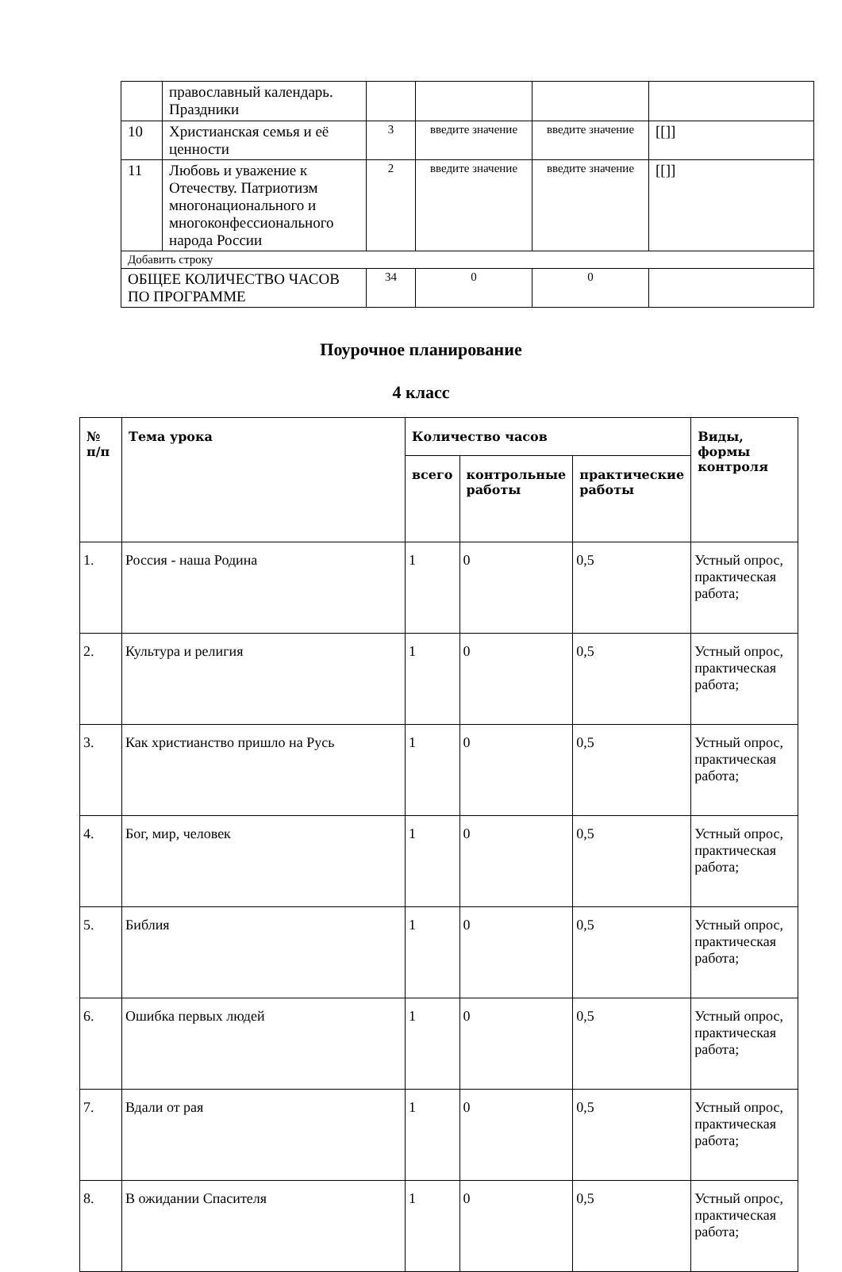| | православный календарь. Праздники | | | | |
| 10 | Христианская семья и её ценности | 3 | введите значение | введите значение | [[]] |
| 11 | Любовь и уважение к Отечеству. Патриотизм многонационального и многоконфессионального народа России | 2 | введите значение | введите значение | [[]] |
| Добавить строку | | | | | |
| ОБЩЕЕ КОЛИЧЕСТВО ЧАСОВ ПО ПРОГРАММЕ | | 34 | 0 | 0 | |
Поурочное планирование
4 класс
| № п/п | Тема урока | Количество часов | | | Виды, формы контроля |
| --- | --- | --- | --- | --- | --- |
| | | всего | контрольные работы | практические работы | |
| 1. | Россия - наша Родина | 1 | 0 | 0,5 | Устный опрос, практическая работа; |
| 2. | Культура и религия | 1 | 0 | 0,5 | Устный опрос, практическая работа; |
| 3. | Как христианство пришло на Русь | 1 | 0 | 0,5 | Устный опрос, практическая работа; |
| 4. | Бог, мир, человек | 1 | 0 | 0,5 | Устный опрос, практическая работа; |
| 5. | Библия | 1 | 0 | 0,5 | Устный опрос, практическая работа; |
| 6. | Ошибка первых людей | 1 | 0 | 0,5 | Устный опрос, практическая работа; |
| 7. | Вдали от рая | 1 | 0 | 0,5 | Устный опрос, практическая работа; |
| 8. | В ожидании Спасителя | 1 | 0 | 0,5 | Устный опрос, практическая работа; |